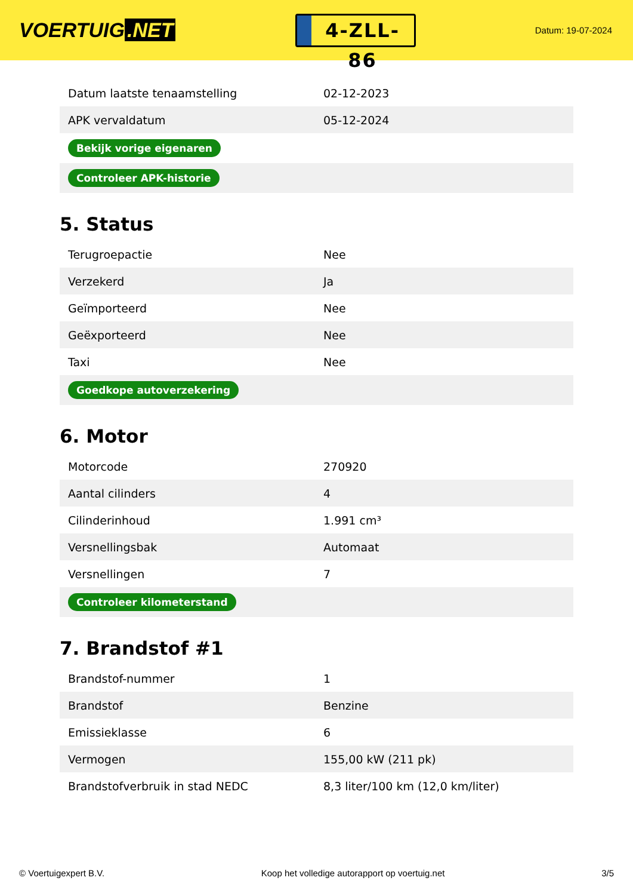VOERTUIG.NET
4-ZLL-86
Datum: 19-07-2024
| Datum laatste tenaamstelling | 02-12-2023 |
| APK vervaldatum | 05-12-2024 |
| Bekijk vorige eigenaren | |
| Controleer APK-historie | |
5. Status
| Terugroepactie | Nee |
| Verzekerd | Ja |
| Geïmporteerd | Nee |
| Geëxporteerd | Nee |
| Taxi | Nee |
| Goedkope autoverzekering | |
6. Motor
| Motorcode | 270920 |
| Aantal cilinders | 4 |
| Cilinderinhoud | 1.991 cm³ |
| Versnellingsbak | Automaat |
| Versnellingen | 7 |
| Controleer kilometerstand | |
7. Brandstof #1
| Brandstof-nummer | 1 |
| Brandstof | Benzine |
| Emissieklasse | 6 |
| Vermogen | 155,00 kW (211 pk) |
| Brandstofverbruik in stad NEDC | 8,3 liter/100 km (12,0 km/liter) |
© Voertuigexpert B.V. Koop het volledige autorapport op voertuig.net 3/5